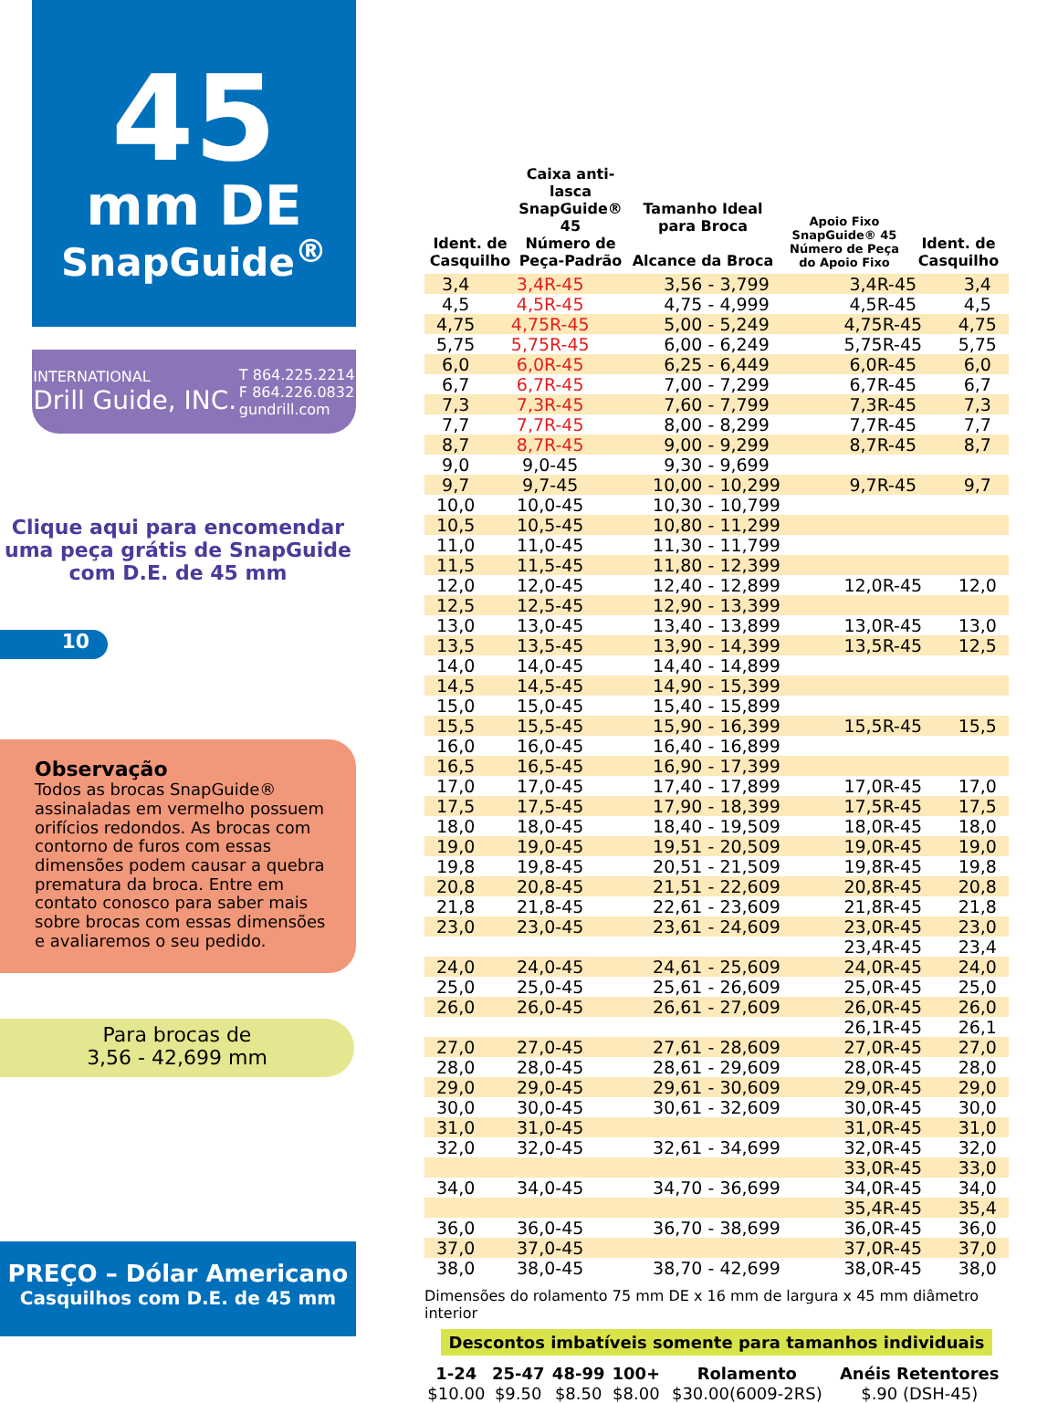45
mm DE
SnapGuide<sup>®</sup>
INTERNATIONAL
Drill Guide, INC.
T 864.225.2214
F 864.226.0832
gundrill.com
Clique aqui para encomendar
uma peça grátis de SnapGuide
com D.E. de 45 mm
10
Observação
Todos as brocas SnapGuide® assinaladas em vermelho possuem orifícios redondos. As brocas com contorno de furos com essas dimensões podem causar a quebra prematura da broca. Entre em contato conosco para saber mais sobre brocas com essas dimensões e avaliaremos o seu pedido.
Para brocas de
3,56 - 42,699 mm
PREÇO – Dólar Americano
Casquilhos com D.E. de 45 mm
Ident. de Casquilho
Caixa anti-lasca
SnapGuide® 45
Número de Peça-Padrão
Tamanho Ideal para Broca
Alcance da Broca
Apoio Fixo
SnapGuide® 45
Número de Peça do Apoio Fixo
Ident. de Casquilho
| 3,4 | 3,4R-45 | 3,56 - 3,799 | 3,4R-45 | 3,4 |
| 4,5 | 4,5R-45 | 4,75 - 4,999 | 4,5R-45 | 4,5 |
| 4,75 | 4,75R-45 | 5,00 - 5,249 | 4,75R-45 | 4,75 |
| 5,75 | 5,75R-45 | 6,00 - 6,249 | 5,75R-45 | 5,75 |
| 6,0 | 6,0R-45 | 6,25 - 6,449 | 6,0R-45 | 6,0 |
| 6,7 | 6,7R-45 | 7,00 - 7,299 | 6,7R-45 | 6,7 |
| 7,3 | 7,3R-45 | 7,60 - 7,799 | 7,3R-45 | 7,3 |
| 7,7 | 7,7R-45 | 8,00 - 8,299 | 7,7R-45 | 7,7 |
| 8,7 | 8,7R-45 | 9,00 - 9,299 | 8,7R-45 | 8,7 |
| 9,0 | 9,0-45 | 9,30 - 9,699 | | |
| 9,7 | 9,7-45 | 10,00 - 10,299 | 9,7R-45 | 9,7 |
| 10,0 | 10,0-45 | 10,30 - 10,799 | | |
| 10,5 | 10,5-45 | 10,80 - 11,299 | | |
| 11,0 | 11,0-45 | 11,30 - 11,799 | | |
| 11,5 | 11,5-45 | 11,80 - 12,399 | | |
| 12,0 | 12,0-45 | 12,40 - 12,899 | 12,0R-45 | 12,0 |
| 12,5 | 12,5-45 | 12,90 - 13,399 | | |
| 13,0 | 13,0-45 | 13,40 - 13,899 | 13,0R-45 | 13,0 |
| 13,5 | 13,5-45 | 13,90 - 14,399 | 13,5R-45 | 12,5 |
| 14,0 | 14,0-45 | 14,40 - 14,899 | | |
| 14,5 | 14,5-45 | 14,90 - 15,399 | | |
| 15,0 | 15,0-45 | 15,40 - 15,899 | | |
| 15,5 | 15,5-45 | 15,90 - 16,399 | 15,5R-45 | 15,5 |
| 16,0 | 16,0-45 | 16,40 - 16,899 | | |
| 16,5 | 16,5-45 | 16,90 - 17,399 | | |
| 17,0 | 17,0-45 | 17,40 - 17,899 | 17,0R-45 | 17,0 |
| 17,5 | 17,5-45 | 17,90 - 18,399 | 17,5R-45 | 17,5 |
| 18,0 | 18,0-45 | 18,40 - 19,509 | 18,0R-45 | 18,0 |
| 19,0 | 19,0-45 | 19,51 - 20,509 | 19,0R-45 | 19,0 |
| 19,8 | 19,8-45 | 20,51 - 21,509 | 19,8R-45 | 19,8 |
| 20,8 | 20,8-45 | 21,51 - 22,609 | 20,8R-45 | 20,8 |
| 21,8 | 21,8-45 | 22,61 - 23,609 | 21,8R-45 | 21,8 |
| 23,0 | 23,0-45 | 23,61 - 24,609 | 23,0R-45 | 23,0 |
| | | | 23,4R-45 | 23,4 |
| 24,0 | 24,0-45 | 24,61 - 25,609 | 24,0R-45 | 24,0 |
| 25,0 | 25,0-45 | 25,61 - 26,609 | 25,0R-45 | 25,0 |
| 26,0 | 26,0-45 | 26,61 - 27,609 | 26,0R-45 | 26,0 |
| | | | 26,1R-45 | 26,1 |
| 27,0 | 27,0-45 | 27,61 - 28,609 | 27,0R-45 | 27,0 |
| 28,0 | 28,0-45 | 28,61 - 29,609 | 28,0R-45 | 28,0 |
| 29,0 | 29,0-45 | 29,61 - 30,609 | 29,0R-45 | 29,0 |
| 30,0 | 30,0-45 | 30,61 - 32,609 | 30,0R-45 | 30,0 |
| 31,0 | 31,0-45 | | 31,0R-45 | 31,0 |
| 32,0 | 32,0-45 | 32,61 - 34,699 | 32,0R-45 | 32,0 |
| | | | 33,0R-45 | 33,0 |
| 34,0 | 34,0-45 | 34,70 - 36,699 | 34,0R-45 | 34,0 |
| | | | 35,4R-45 | 35,4 |
| 36,0 | 36,0-45 | 36,70 - 38,699 | 36,0R-45 | 36,0 |
| 37,0 | 37,0-45 | | 37,0R-45 | 37,0 |
| 38,0 | 38,0-45 | 38,70 - 42,699 | 38,0R-45 | 38,0 |
Dimensões do rolamento 75 mm DE x 16 mm de largura x 45 mm diâmetro interior
Descontos imbatíveis somente para tamanhos individuais
| 1-24 | 25-47 | 48-99 | 100+ | Rolamento | Anéis Retentores |
| --- | --- | --- | --- | --- | --- |
| $10.00 | $9.50 | $8.50 | $8.00 | $30.00(6009-2RS) | $.90 (DSH-45) |